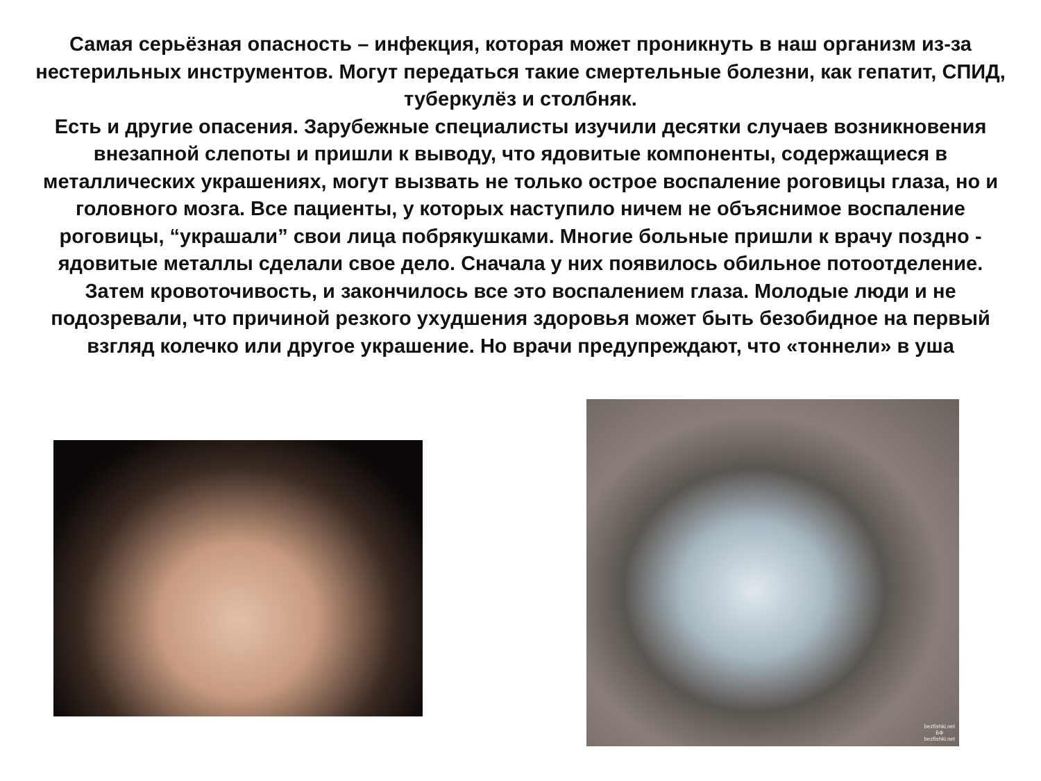Самая серьёзная опасность – инфекция, которая может проникнуть в наш организм из-за нестерильных инструментов. Могут передаться такие смертельные болезни, как гепатит, СПИД, туберкулёз и столбняк.
Есть и другие опасения. Зарубежные специалисты изучили десятки случаев возникновения внезапной слепоты и пришли к выводу, что ядовитые компоненты, содержащиеся в металлических украшениях, могут вызвать не только острое воспаление роговицы глаза, но и головного мозга. Все пациенты, у которых наступило ничем не объяснимое воспаление роговицы, “украшали” свои лица побрякушками. Многие больные пришли к врачу поздно - ядовитые металлы сделали свое дело. Сначала у них появилось обильное потоотделение. Затем кровоточивость, и закончилось все это воспалением глаза. Молодые люди и не подозревали, что причиной резкого ухудшения здоровья может быть безобидное на первый взгляд колечко или другое украшение. Но врачи предупреждают, что «тоннели» в уша
bezfishki.net
БФ
bezfishki.net